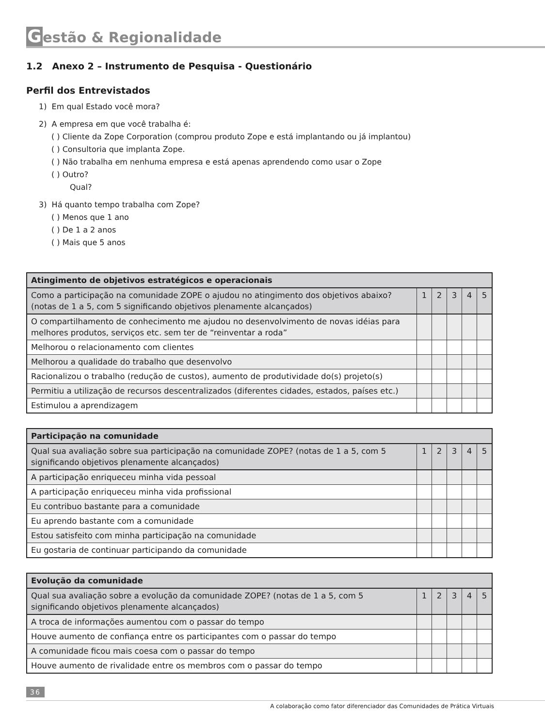Gestão & Regionalidade
1.2 Anexo 2 – Instrumento de Pesquisa - Questionário
Perfil dos Entrevistados
1) Em qual Estado você mora?
2) A empresa em que você trabalha é:
( ) Cliente da Zope Corporation (comprou produto Zope e está implantando ou já implantou)
( ) Consultoria que implanta Zope.
( ) Não trabalha em nenhuma empresa e está apenas aprendendo como usar o Zope
( ) Outro?
Qual?
3) Há quanto tempo trabalha com Zope?
( ) Menos que 1 ano
( ) De 1 a 2 anos
( ) Mais que 5 anos
| Atingimento de objetivos estratégicos e operacionais | | | | | |
| --- | --- | --- | --- | --- | --- |
| Como a participação na comunidade ZOPE o ajudou no atingimento dos objetivos abaixo? (notas de 1 a 5, com 5 significando objetivos plenamente alcançados) | 1 | 2 | 3 | 4 | 5 |
| O compartilhamento de conhecimento me ajudou no desenvolvimento de novas idéias para melhores produtos, serviços etc. sem ter de “reinventar a roda” | | | | | |
| Melhorou o relacionamento com clientes | | | | | |
| Melhorou a qualidade do trabalho que desenvolvo | | | | | |
| Racionalizou o trabalho (redução de custos), aumento de produtividade do(s) projeto(s) | | | | | |
| Permitiu a utilização de recursos descentralizados (diferentes cidades, estados, países etc.) | | | | | |
| Estimulou a aprendizagem | | | | | |
| Participação na comunidade | | | | | |
| --- | --- | --- | --- | --- | --- |
| Qual sua avaliação sobre sua participação na comunidade ZOPE? (notas de 1 a 5, com 5 significando objetivos plenamente alcançados) | 1 | 2 | 3 | 4 | 5 |
| A participação enriqueceu minha vida pessoal | | | | | |
| A participação enriqueceu minha vida profissional | | | | | |
| Eu contribuo bastante para a comunidade | | | | | |
| Eu aprendo bastante com a comunidade | | | | | |
| Estou satisfeito com minha participação na comunidade | | | | | |
| Eu gostaria de continuar participando da comunidade | | | | | |
| Evolução da comunidade | | | | | |
| --- | --- | --- | --- | --- | --- |
| Qual sua avaliação sobre a evolução da comunidade ZOPE? (notas de 1 a 5, com 5 significando objetivos plenamente alcançados) | 1 | 2 | 3 | 4 | 5 |
| A troca de informações aumentou com o passar do tempo | | | | | |
| Houve aumento de confiança entre os participantes com o passar do tempo | | | | | |
| A comunidade ficou mais coesa com o passar do tempo | | | | | |
| Houve aumento de rivalidade entre os membros com o passar do tempo | | | | | |
36
A colaboração como fator diferenciador das Comunidades de Prática Virtuais